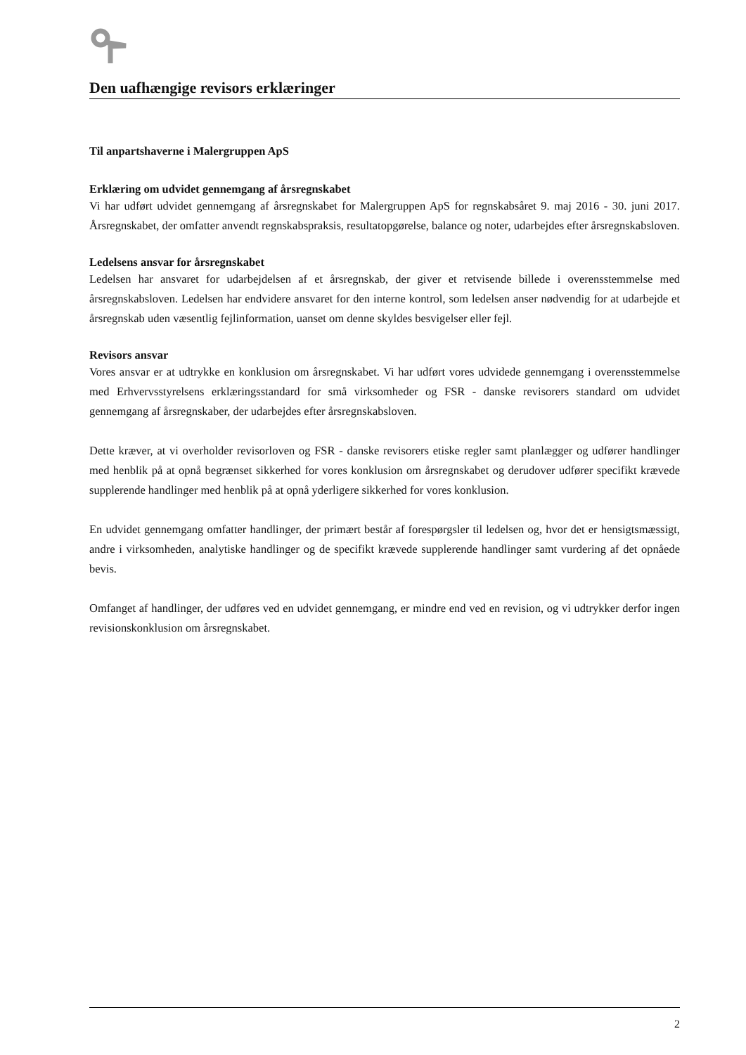Den uafhængige revisors erklæringer
Til anpartshaverne i Malergruppen ApS
Erklæring om udvidet gennemgang af årsregnskabet
Vi har udført udvidet gennemgang af årsregnskabet for Malergruppen ApS for regnskabsåret 9. maj 2016 - 30. juni 2017. Årsregnskabet, der omfatter anvendt regnskabspraksis, resultatopgørelse, balance og noter, udarbejdes efter årsregnskabsloven.
Ledelsens ansvar for årsregnskabet
Ledelsen har ansvaret for udarbejdelsen af et årsregnskab, der giver et retvisende billede i overensstemmelse med årsregnskabsloven. Ledelsen har endvidere ansvaret for den interne kontrol, som ledelsen anser nødvendig for at udarbejde et årsregnskab uden væsentlig fejlinformation, uanset om denne skyldes besvigelser eller fejl.
Revisors ansvar
Vores ansvar er at udtrykke en konklusion om årsregnskabet. Vi har udført vores udvidede gennemgang i overensstemmelse med Erhvervsstyrelsens erklæringsstandard for små virksomheder og FSR - danske revisorers standard om udvidet gennemgang af årsregnskaber, der udarbejdes efter årsregnskabsloven.
Dette kræver, at vi overholder revisorloven og FSR - danske revisorers etiske regler samt planlægger og udfører handlinger med henblik på at opnå begrænset sikkerhed for vores konklusion om årsregnskabet og derudover udfører specifikt krævede supplerende handlinger med henblik på at opnå yderligere sikkerhed for vores konklusion.
En udvidet gennemgang omfatter handlinger, der primært består af forespørgsler til ledelsen og, hvor det er hensigtsmæssigt, andre i virksomheden, analytiske handlinger og de specifikt krævede supplerende handlinger samt vurdering af det opnåede bevis.
Omfanget af handlinger, der udføres ved en udvidet gennemgang, er mindre end ved en revision, og vi udtrykker derfor ingen revisionskonklusion om årsregnskabet.
2